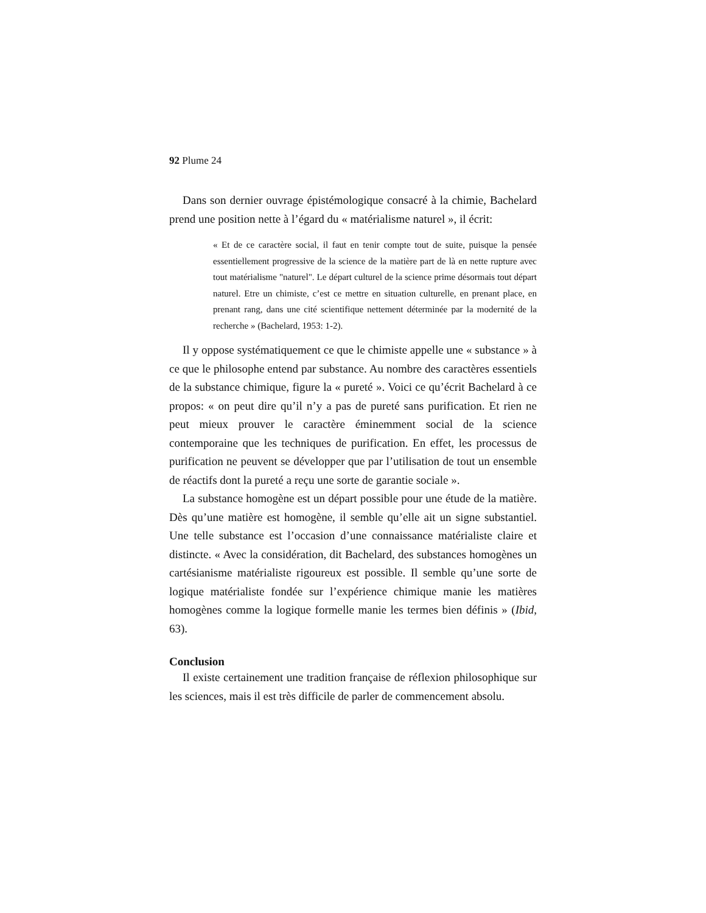92 Plume 24
Dans son dernier ouvrage épistémologique consacré à la chimie, Bachelard prend une position nette à l’égard du « matérialisme naturel », il écrit:
« Et de ce caractère social, il faut en tenir compte tout de suite, puisque la pensée essentiellement progressive de la science de la matière part de là en nette rupture avec tout matérialisme "naturel". Le départ culturel de la science prime désormais tout départ naturel. Etre un chimiste, c’est ce mettre en situation culturelle, en prenant place, en prenant rang, dans une cité scientifique nettement déterminée par la modernité de la recherche » (Bachelard, 1953: 1-2).
Il y oppose systématiquement ce que le chimiste appelle une « substance » à ce que le philosophe entend par substance. Au nombre des caractères essentiels de la substance chimique, figure la « pureté ». Voici ce qu’écrit Bachelard à ce propos: « on peut dire qu’il n’y a pas de pureté sans purification. Et rien ne peut mieux prouver le caractère éminemment social de la science contemporaine que les techniques de purification. En effet, les processus de purification ne peuvent se développer que par l’utilisation de tout un ensemble de réactifs dont la pureté a reçu une sorte de garantie sociale ».
La substance homogène est un départ possible pour une étude de la matière. Dès qu’une matière est homogène, il semble qu’elle ait un signe substantiel. Une telle substance est l’occasion d’une connaissance matérialiste claire et distincte. « Avec la considération, dit Bachelard, des substances homogènes un cartésianisme matérialiste rigoureux est possible. Il semble qu’une sorte de logique matérialiste fondée sur l’expérience chimique manie les matières homogènes comme la logique formelle manie les termes bien définis » (Ibid, 63).
Conclusion
Il existe certainement une tradition française de réflexion philosophique sur les sciences, mais il est très difficile de parler de commencement absolu.